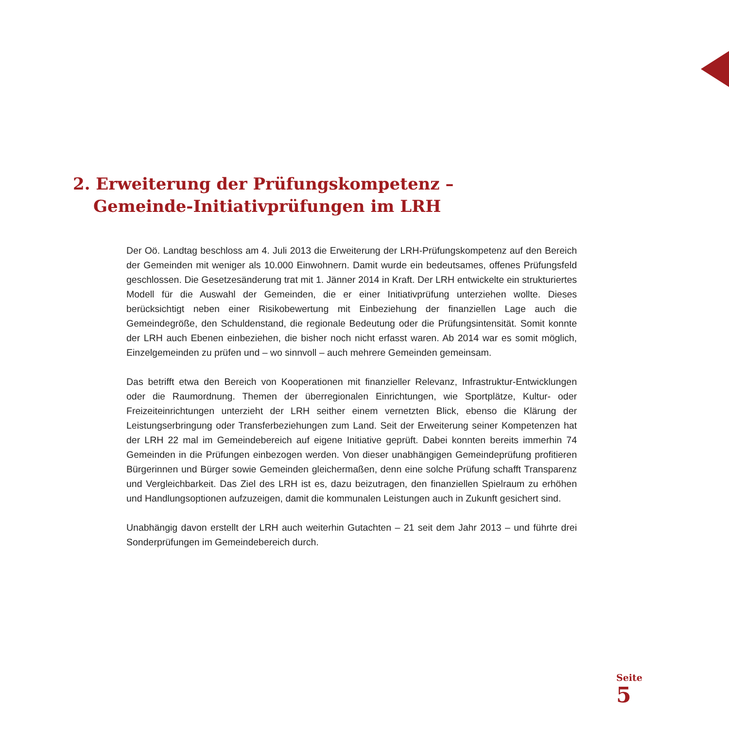2. Erweiterung der Prüfungskompetenz –
Gemeinde-Initiativprüfungen im LRH
Der Oö. Landtag beschloss am 4. Juli 2013 die Erweiterung der LRH-Prüfungskompetenz auf den Bereich der Gemeinden mit weniger als 10.000 Einwohnern. Damit wurde ein bedeutsames, offenes Prüfungsfeld geschlossen. Die Gesetzesänderung trat mit 1. Jänner 2014 in Kraft. Der LRH entwickelte ein strukturiertes Modell für die Auswahl der Gemeinden, die er einer Initiativprüfung unterziehen wollte. Dieses berücksichtigt neben einer Risikobewertung mit Einbeziehung der finanziellen Lage auch die Gemeindegröße, den Schuldenstand, die regionale Bedeutung oder die Prüfungsintensität. Somit konnte der LRH auch Ebenen einbeziehen, die bisher noch nicht erfasst waren. Ab 2014 war es somit möglich, Einzelgemeinden zu prüfen und – wo sinnvoll – auch mehrere Gemeinden gemeinsam.
Das betrifft etwa den Bereich von Kooperationen mit finanzieller Relevanz, Infrastruktur-Entwicklungen oder die Raumordnung. Themen der überregionalen Einrichtungen, wie Sportplätze, Kultur- oder Freizeiteinrichtungen unterzieht der LRH seither einem vernetzten Blick, ebenso die Klärung der Leistungserbringung oder Transferbeziehungen zum Land. Seit der Erweiterung seiner Kompetenzen hat der LRH 22 mal im Gemeindebereich auf eigene Initiative geprüft. Dabei konnten bereits immerhin 74 Gemeinden in die Prüfungen einbezogen werden. Von dieser unabhängigen Gemeindeprüfung profitieren Bürgerinnen und Bürger sowie Gemeinden gleichermaßen, denn eine solche Prüfung schafft Transparenz und Vergleichbarkeit. Das Ziel des LRH ist es, dazu beizutragen, den finanziellen Spielraum zu erhöhen und Handlungsoptionen aufzuzeigen, damit die kommunalen Leistungen auch in Zukunft gesichert sind.
Unabhängig davon erstellt der LRH auch weiterhin Gutachten – 21 seit dem Jahr 2013 – und führte drei Sonderprüfungen im Gemeindebereich durch.
Seite
5